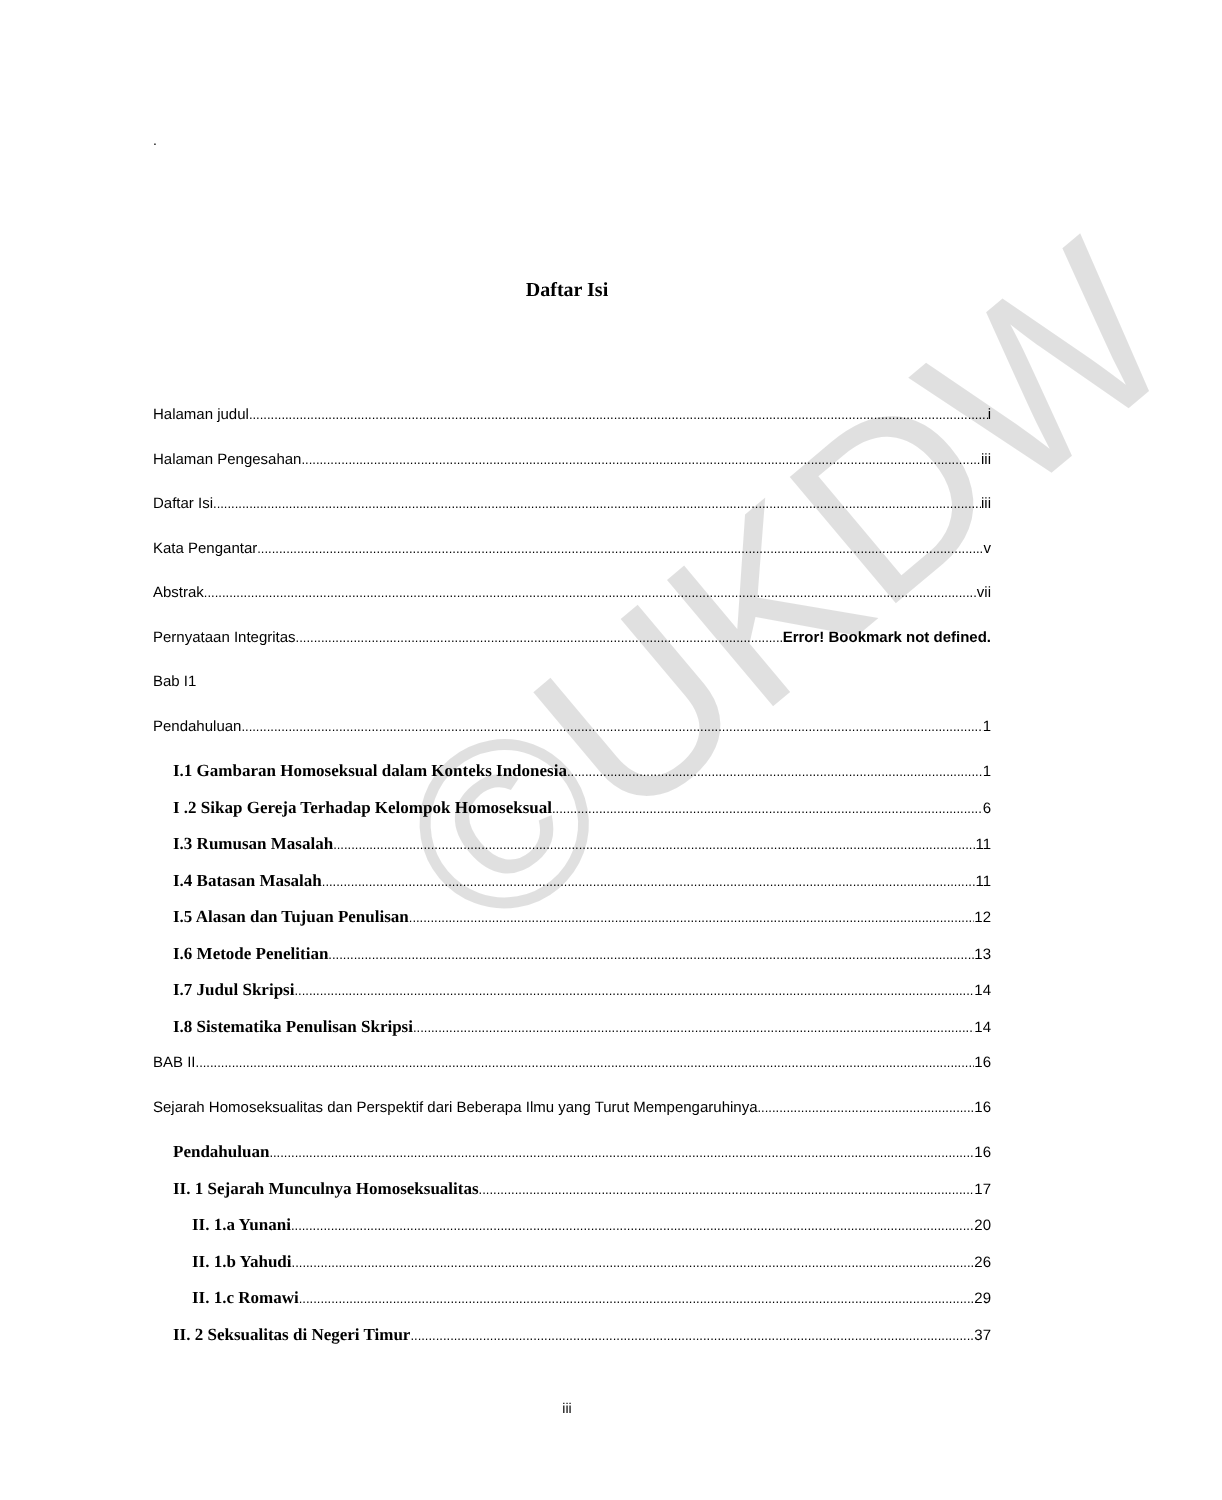.
Daftar Isi
Halaman judul i
Halaman Pengesahan iii
Daftar Isi iii
Kata Pengantar v
Abstrak vii
Pernyataan Integritas Error! Bookmark not defined.
Bab I1
Pendahuluan 1
I.1 Gambaran Homoseksual dalam Konteks Indonesia 1
I .2 Sikap Gereja Terhadap Kelompok Homoseksual 6
I.3 Rumusan Masalah 11
I.4 Batasan Masalah 11
I.5 Alasan dan Tujuan Penulisan 12
I.6 Metode Penelitian 13
I.7 Judul Skripsi 14
I.8 Sistematika Penulisan Skripsi 14
BAB II 16
Sejarah Homoseksualitas dan Perspektif dari Beberapa Ilmu yang Turut Mempengaruhinya 16
Pendahuluan 16
II. 1 Sejarah Munculnya Homoseksualitas 17
II. 1.a Yunani 20
II. 1.b Yahudi 26
II. 1.c Romawi 29
II. 2 Seksualitas di Negeri Timur 37
iii
©UKDW